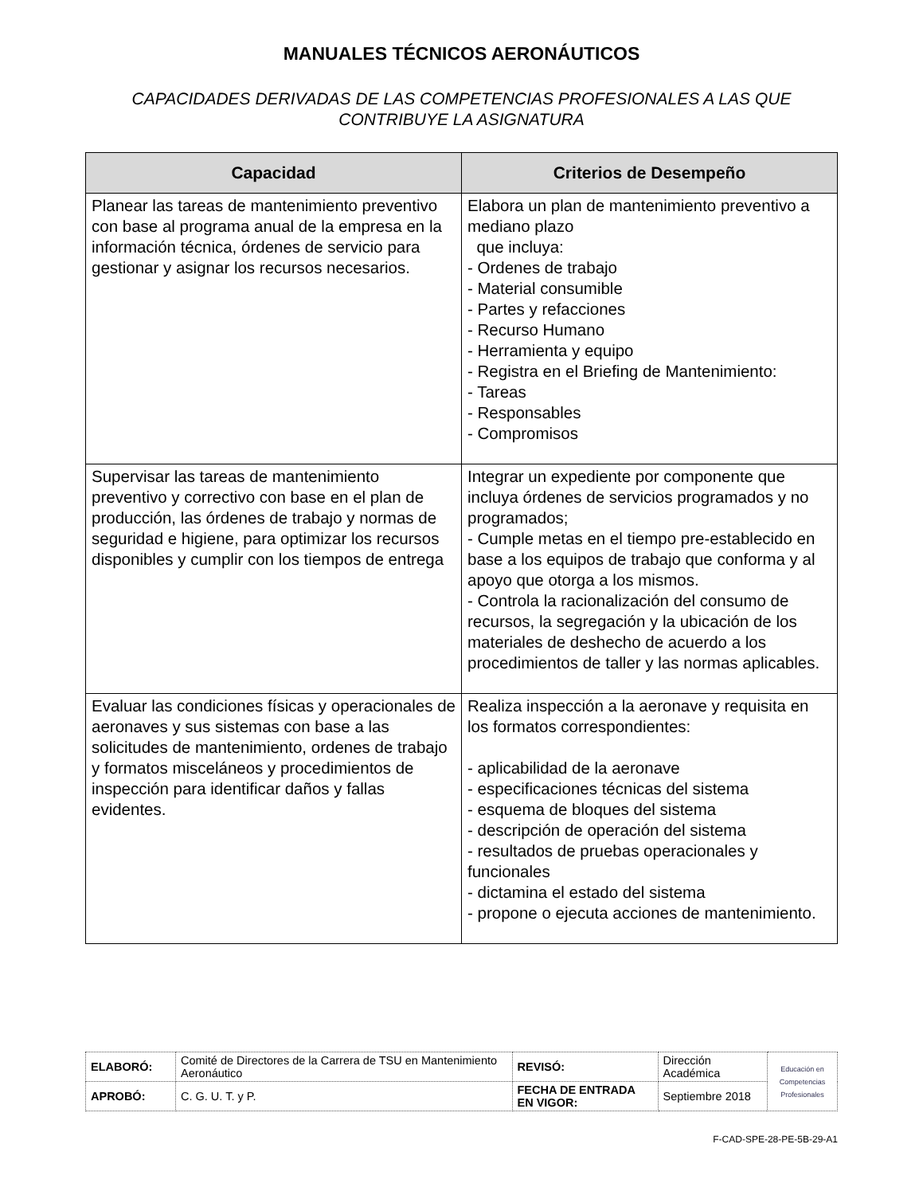MANUALES TÉCNICOS AERONÁUTICOS
CAPACIDADES DERIVADAS DE LAS COMPETENCIAS PROFESIONALES A LAS QUE CONTRIBUYE LA ASIGNATURA
| Capacidad | Criterios de Desempeño |
| --- | --- |
| Planear las tareas de mantenimiento preventivo con base al programa anual de la empresa en la información técnica, órdenes de servicio para gestionar y asignar los recursos necesarios. | Elabora un plan de mantenimiento preventivo a mediano plazo que incluya: - Ordenes de trabajo - Material consumible - Partes y refacciones - Recurso Humano - Herramienta y equipo - Registra en el Briefing de Mantenimiento: - Tareas - Responsables - Compromisos |
| Supervisar las tareas de mantenimiento preventivo y correctivo con base en el plan de producción, las órdenes de trabajo y normas de seguridad e higiene, para optimizar los recursos disponibles y cumplir con los tiempos de entrega | Integrar un expediente por componente que incluya órdenes de servicios programados y no programados; - Cumple metas en el tiempo pre-establecido en base a los equipos de trabajo que conforma y al apoyo que otorga a los mismos. - Controla la racionalización del consumo de recursos, la segregación y la ubicación de los materiales de deshecho de acuerdo a los procedimientos de taller y las normas aplicables. |
| Evaluar las condiciones físicas y operacionales de aeronaves y sus sistemas con base a las solicitudes de mantenimiento, ordenes de trabajo y formatos misceláneos y procedimientos de inspección para identificar daños y fallas evidentes. | Realiza inspección a la aeronave y requisita en los formatos correspondientes: - aplicabilidad de la aeronave - especificaciones técnicas del sistema - esquema de bloques del sistema - descripción de operación del sistema - resultados de pruebas operacionales y funcionales - dictamina el estado del sistema - propone o ejecuta acciones de mantenimiento. |
| ELABORÓ: | Comité de Directores de la Carrera de TSU en Mantenimiento Aeronáutico | REVISÓ: | Dirección Académica | Educación en Competencias Profesionales |
| APROBÓ: | C. G. U. T. y P. | FECHA DE ENTRADA EN VIGOR: | Septiembre 2018 | |
F-CAD-SPE-28-PE-5B-29-A1